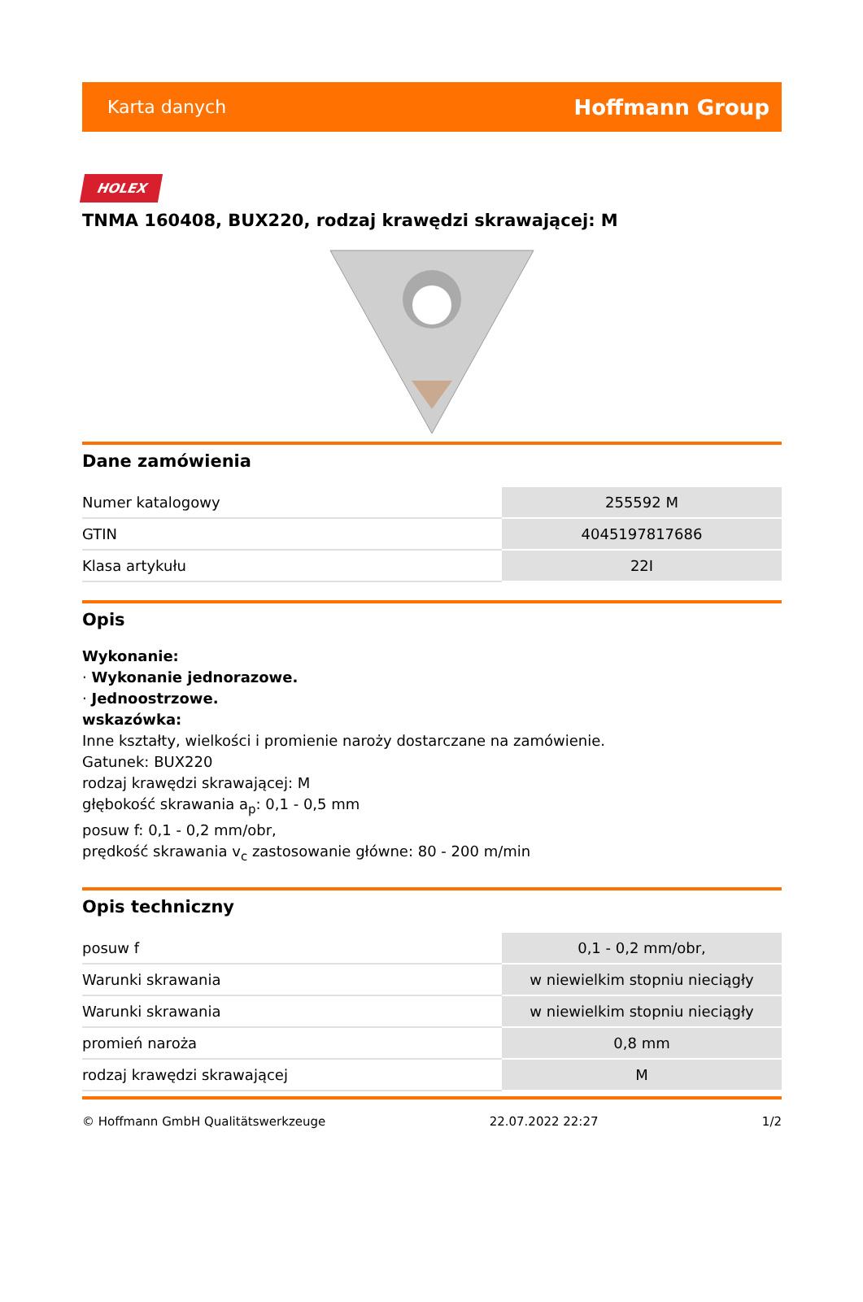Karta danych Hoffmann Group
HOLEX
TNMA 160408, BUX220, rodzaj krawędzi skrawającej: M
Dane zamówienia
| Numer katalogowy | 255592 M |
| GTIN | 4045197817686 |
| Klasa artykułu | 22I |
Opis
Wykonanie:
· Wykonanie jednorazowe.
· Jednoostrzowe.
wskazówka:
Inne kształty, wielkości i promienie naroży dostarczane na zamówienie.
Gatunek: BUX220
rodzaj krawędzi skrawającej: M
głębokość skrawania a<sub>p</sub>: 0,1 - 0,5 mm
posuw f: 0,1 - 0,2 mm/obr,
prędkość skrawania v<sub>c</sub> zastosowanie główne: 80 - 200 m/min
Opis techniczny
| posuw f | 0,1 - 0,2 mm/obr, |
| Warunki skrawania | w niewielkim stopniu nieciągły |
| Warunki skrawania | w niewielkim stopniu nieciągły |
| promień naroża | 0,8 mm |
| rodzaj krawędzi skrawającej | M |
© Hoffmann GmbH Qualitätswerkzeuge 22.07.2022 22:27 1/2